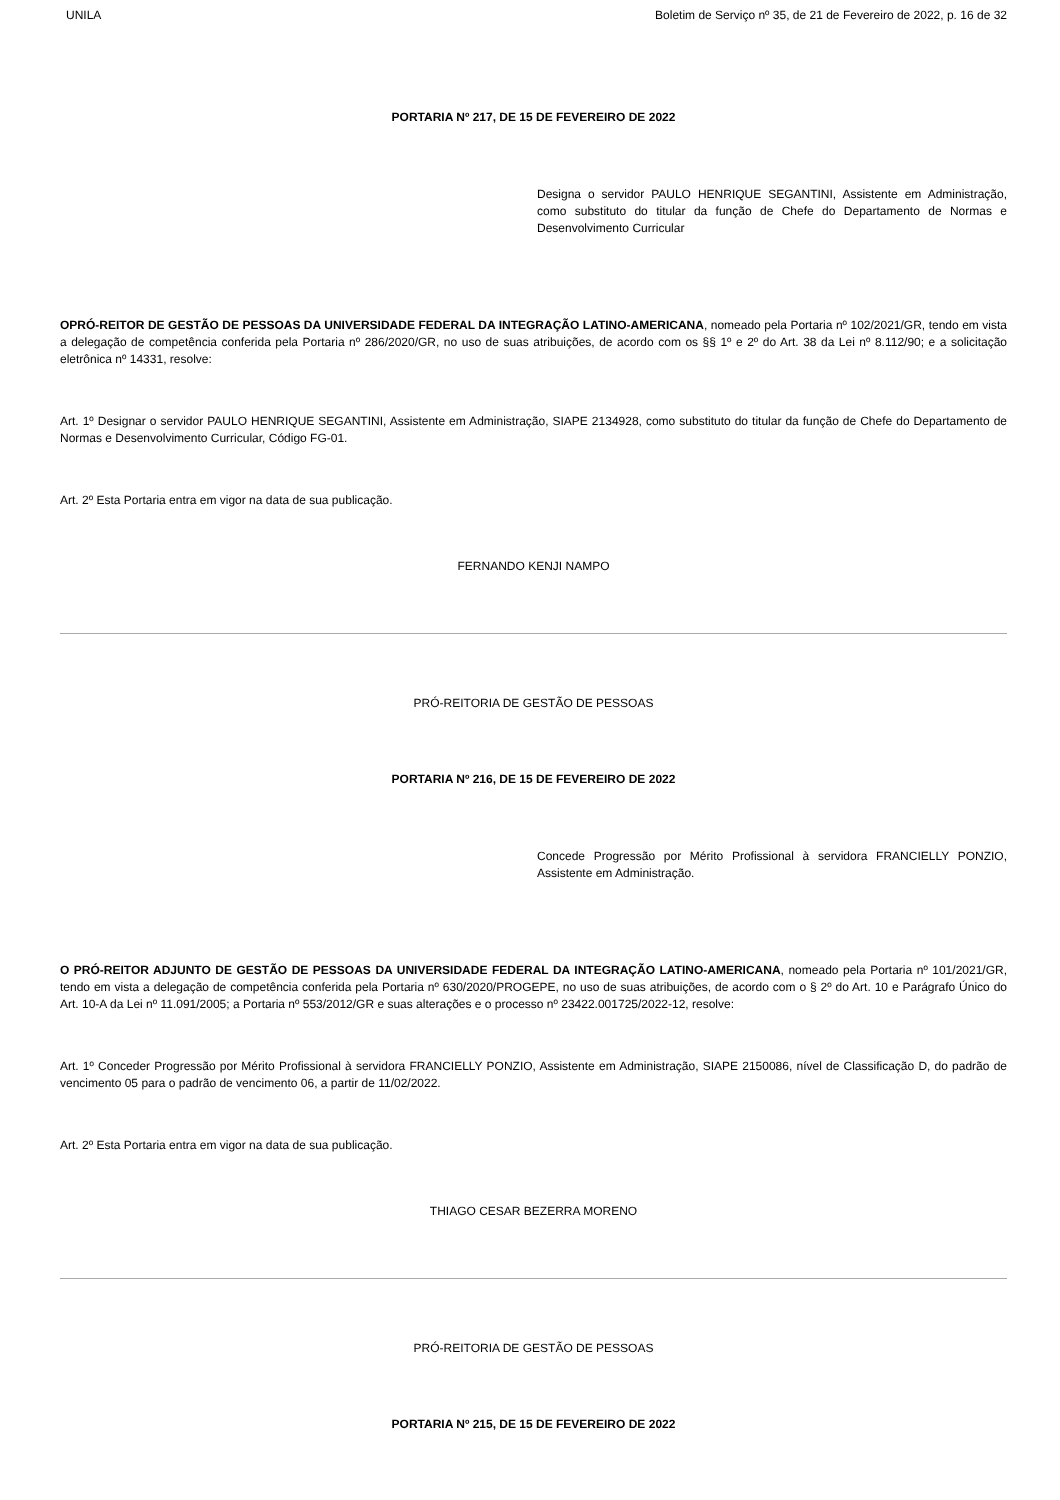UNILA Boletim de Serviço nº 35, de 21 de Fevereiro de 2022, p. 16 de 32
PORTARIA Nº 217, DE 15 DE FEVEREIRO DE 2022
Designa o servidor PAULO HENRIQUE SEGANTINI, Assistente em Administração, como substituto do titular da função de Chefe do Departamento de Normas e Desenvolvimento Curricular
OPRÓ-REITOR DE GESTÃO DE PESSOAS DA UNIVERSIDADE FEDERAL DA INTEGRAÇÃO LATINO-AMERICANA, nomeado pela Portaria nº 102/2021/GR, tendo em vista a delegação de competência conferida pela Portaria nº 286/2020/GR, no uso de suas atribuições, de acordo com os §§ 1º e 2º do Art. 38 da Lei nº 8.112/90; e a solicitação eletrônica nº 14331, resolve:
Art. 1º Designar o servidor PAULO HENRIQUE SEGANTINI, Assistente em Administração, SIAPE 2134928, como substituto do titular da função de Chefe do Departamento de Normas e Desenvolvimento Curricular, Código FG-01.
Art. 2º Esta Portaria entra em vigor na data de sua publicação.
FERNANDO KENJI NAMPO
PRÓ-REITORIA DE GESTÃO DE PESSOAS
PORTARIA Nº 216, DE 15 DE FEVEREIRO DE 2022
Concede Progressão por Mérito Profissional à servidora FRANCIELLY PONZIO, Assistente em Administração.
O PRÓ-REITOR ADJUNTO DE GESTÃO DE PESSOAS DA UNIVERSIDADE FEDERAL DA INTEGRAÇÃO LATINO-AMERICANA, nomeado pela Portaria nº 101/2021/GR, tendo em vista a delegação de competência conferida pela Portaria nº 630/2020/PROGEPE, no uso de suas atribuições, de acordo com o § 2º do Art. 10 e Parágrafo Único do Art. 10-A da Lei nº 11.091/2005; a Portaria nº 553/2012/GR e suas alterações e o processo nº 23422.001725/2022-12, resolve:
Art. 1º Conceder Progressão por Mérito Profissional à servidora FRANCIELLY PONZIO, Assistente em Administração, SIAPE 2150086, nível de Classificação D, do padrão de vencimento 05 para o padrão de vencimento 06, a partir de 11/02/2022.
Art. 2º Esta Portaria entra em vigor na data de sua publicação.
THIAGO CESAR BEZERRA MORENO
PRÓ-REITORIA DE GESTÃO DE PESSOAS
PORTARIA Nº 215, DE 15 DE FEVEREIRO DE 2022